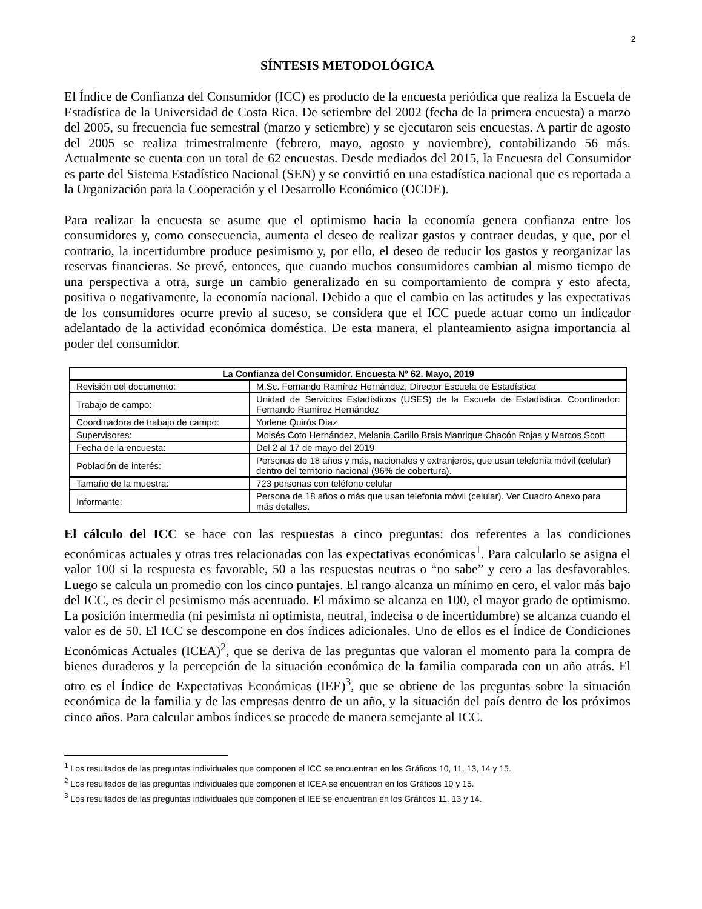2
SÍNTESIS METODOLÓGICA
El Índice de Confianza del Consumidor (ICC) es producto de la encuesta periódica que realiza la Escuela de Estadística de la Universidad de Costa Rica. De setiembre del 2002 (fecha de la primera encuesta) a marzo del 2005, su frecuencia fue semestral (marzo y setiembre) y se ejecutaron seis encuestas. A partir de agosto del 2005 se realiza trimestralmente (febrero, mayo, agosto y noviembre), contabilizando 56 más. Actualmente se cuenta con un total de 62 encuestas. Desde mediados del 2015, la Encuesta del Consumidor es parte del Sistema Estadístico Nacional (SEN) y se convirtió en una estadística nacional que es reportada a la Organización para la Cooperación y el Desarrollo Económico (OCDE).
Para realizar la encuesta se asume que el optimismo hacia la economía genera confianza entre los consumidores y, como consecuencia, aumenta el deseo de realizar gastos y contraer deudas, y que, por el contrario, la incertidumbre produce pesimismo y, por ello, el deseo de reducir los gastos y reorganizar las reservas financieras. Se prevé, entonces, que cuando muchos consumidores cambian al mismo tiempo de una perspectiva a otra, surge un cambio generalizado en su comportamiento de compra y esto afecta, positiva o negativamente, la economía nacional. Debido a que el cambio en las actitudes y las expectativas de los consumidores ocurre previo al suceso, se considera que el ICC puede actuar como un indicador adelantado de la actividad económica doméstica. De esta manera, el planteamiento asigna importancia al poder del consumidor.
| La Confianza del Consumidor. Encuesta Nº 62. Mayo, 2019 | |
| --- | --- |
| Revisión del documento: | M.Sc. Fernando Ramírez Hernández, Director Escuela de Estadística |
| Trabajo de campo: | Unidad de Servicios Estadísticos (USES) de la Escuela de Estadística. Coordinador: Fernando Ramírez Hernández |
| Coordinadora de trabajo de campo: | Yorlene Quirós Díaz |
| Supervisores: | Moisés Coto Hernández, Melania Carillo Brais Manrique Chacón Rojas y Marcos Scott |
| Fecha de la encuesta: | Del 2 al 17 de mayo del 2019 |
| Población de interés: | Personas de 18 años y más, nacionales y extranjeros, que usan telefonía móvil (celular) dentro del territorio nacional (96% de cobertura). |
| Tamaño de la muestra: | 723 personas con teléfono celular |
| Informante: | Persona de 18 años o más que usan telefonía móvil (celular). Ver Cuadro Anexo para más detalles. |
El cálculo del ICC se hace con las respuestas a cinco preguntas: dos referentes a las condiciones económicas actuales y otras tres relacionadas con las expectativas económicas<sup>1</sup>. Para calcularlo se asigna el valor 100 si la respuesta es favorable, 50 a las respuestas neutras o “no sabe” y cero a las desfavorables. Luego se calcula un promedio con los cinco puntajes. El rango alcanza un mínimo en cero, el valor más bajo del ICC, es decir el pesimismo más acentuado. El máximo se alcanza en 100, el mayor grado de optimismo. La posición intermedia (ni pesimista ni optimista, neutral, indecisa o de incertidumbre) se alcanza cuando el valor es de 50. El ICC se descompone en dos índices adicionales. Uno de ellos es el Índice de Condiciones Económicas Actuales (ICEA)<sup>2</sup>, que se deriva de las preguntas que valoran el momento para la compra de bienes duraderos y la percepción de la situación económica de la familia comparada con un año atrás. El otro es el Índice de Expectativas Económicas (IEE)<sup>3</sup>, que se obtiene de las preguntas sobre la situación económica de la familia y de las empresas dentro de un año, y la situación del país dentro de los próximos cinco años. Para calcular ambos índices se procede de manera semejante al ICC.
<sup>1</sup> Los resultados de las preguntas individuales que componen el ICC se encuentran en los Gráficos 10, 11, 13, 14 y 15.
<sup>2</sup> Los resultados de las preguntas individuales que componen el ICEA se encuentran en los Gráficos 10 y 15.
<sup>3</sup> Los resultados de las preguntas individuales que componen el IEE se encuentran en los Gráficos 11, 13 y 14.